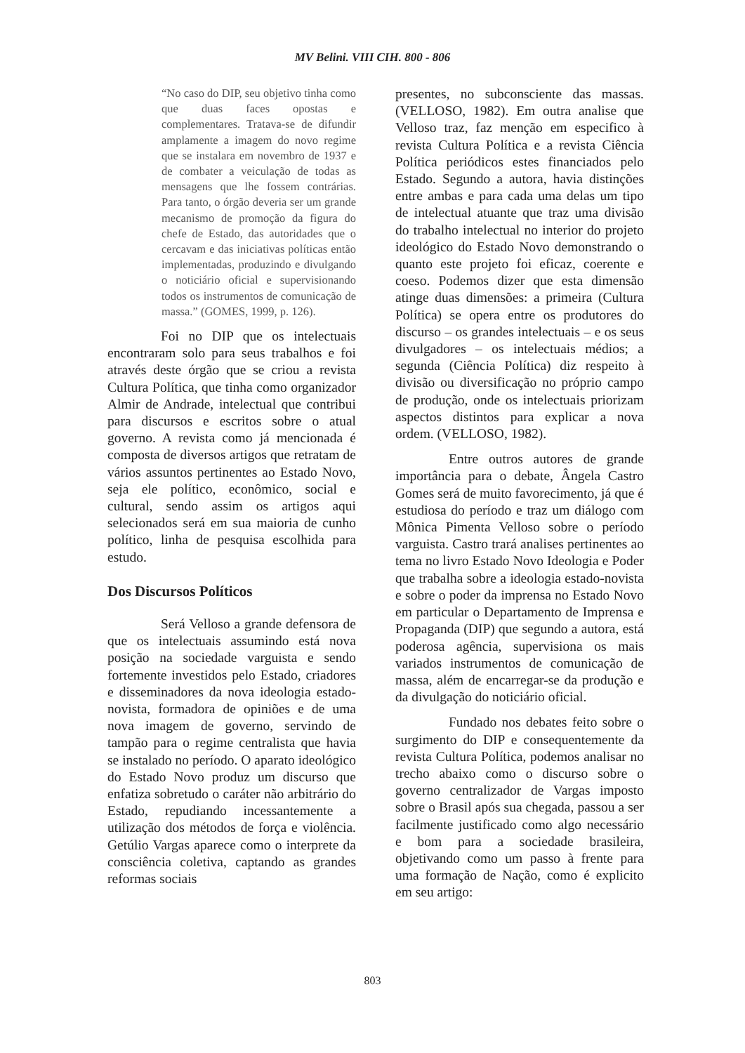MV Belini. VIII CIH. 800 - 806
“No caso do DIP, seu objetivo tinha como que duas faces opostas e complementares. Tratava-se de difundir amplamente a imagem do novo regime que se instalara em novembro de 1937 e de combater a veiculação de todas as mensagens que lhe fossem contrárias. Para tanto, o órgão deveria ser um grande mecanismo de promoção da figura do chefe de Estado, das autoridades que o cercavam e das iniciativas políticas então implementadas, produzindo e divulgando o noticiário oficial e supervisionando todos os instrumentos de comunicação de massa.” (GOMES, 1999, p. 126).
Foi no DIP que os intelectuais encontraram solo para seus trabalhos e foi através deste órgão que se criou a revista Cultura Política, que tinha como organizador Almir de Andrade, intelectual que contribui para discursos e escritos sobre o atual governo. A revista como já mencionada é composta de diversos artigos que retratam de vários assuntos pertinentes ao Estado Novo, seja ele político, econômico, social e cultural, sendo assim os artigos aqui selecionados será em sua maioria de cunho político, linha de pesquisa escolhida para estudo.
Dos Discursos Políticos
Será Velloso a grande defensora de que os intelectuais assumindo está nova posição na sociedade varguista e sendo fortemente investidos pelo Estado, criadores e disseminadores da nova ideologia estado-novista, formadora de opiniões e de uma nova imagem de governo, servindo de tampão para o regime centralista que havia se instalado no período. O aparato ideológico do Estado Novo produz um discurso que enfatiza sobretudo o caráter não arbitrário do Estado, repudiando incessantemente a utilização dos métodos de força e violência. Getúlio Vargas aparece como o interprete da consciência coletiva, captando as grandes reformas sociais
presentes, no subconsciente das massas. (VELLOSO, 1982). Em outra analise que Velloso traz, faz menção em especifico à revista Cultura Política e a revista Ciência Política periódicos estes financiados pelo Estado. Segundo a autora, havia distinções entre ambas e para cada uma delas um tipo de intelectual atuante que traz uma divisão do trabalho intelectual no interior do projeto ideológico do Estado Novo demonstrando o quanto este projeto foi eficaz, coerente e coeso. Podemos dizer que esta dimensão atinge duas dimensões: a primeira (Cultura Política) se opera entre os produtores do discurso – os grandes intelectuais – e os seus divulgadores – os intelectuais médios; a segunda (Ciência Política) diz respeito à divisão ou diversificação no próprio campo de produção, onde os intelectuais priorizam aspectos distintos para explicar a nova ordem. (VELLOSO, 1982).
Entre outros autores de grande importância para o debate, Ângela Castro Gomes será de muito favorecimento, já que é estudiosa do período e traz um diálogo com Mônica Pimenta Velloso sobre o período varguista. Castro trará analises pertinentes ao tema no livro Estado Novo Ideologia e Poder que trabalha sobre a ideologia estado-novista e sobre o poder da imprensa no Estado Novo em particular o Departamento de Imprensa e Propaganda (DIP) que segundo a autora, está poderosa agência, supervisiona os mais variados instrumentos de comunicação de massa, além de encarregar-se da produção e da divulgação do noticiário oficial.
Fundado nos debates feito sobre o surgimento do DIP e consequentemente da revista Cultura Política, podemos analisar no trecho abaixo como o discurso sobre o governo centralizador de Vargas imposto sobre o Brasil após sua chegada, passou a ser facilmente justificado como algo necessário e bom para a sociedade brasileira, objetivando como um passo à frente para uma formação de Nação, como é explicito em seu artigo:
803